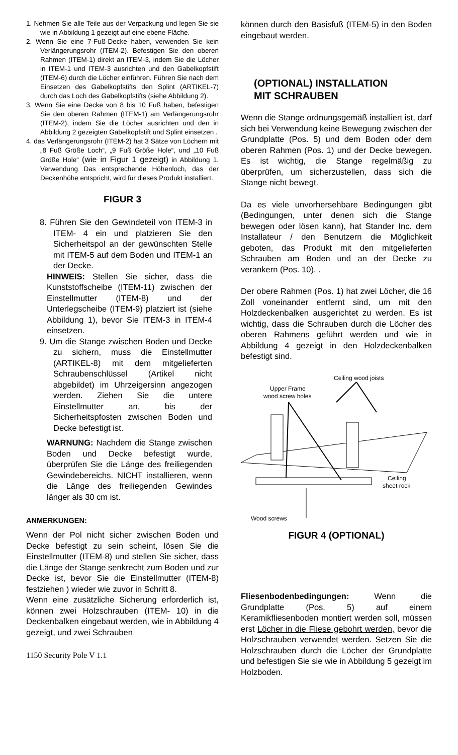1. Nehmen Sie alle Teile aus der Verpackung und legen Sie sie wie in Abbildung 1 gezeigt auf eine ebene Fläche.
2. Wenn Sie eine 7-Fuß-Decke haben, verwenden Sie kein Verlängerungsrohr (ITEM-2). Befestigen Sie den oberen Rahmen (ITEM-1) direkt an ITEM-3, indem Sie die Löcher in ITEM-1 und ITEM-3 ausrichten und den Gabelkopfstift (ITEM-6) durch die Löcher einführen. Führen Sie nach dem Einsetzen des Gabelkopfstifts den Splint (ARTIKEL-7) durch das Loch des Gabelkopfstifts (siehe Abbildung 2).
3. Wenn Sie eine Decke von 8 bis 10 Fuß haben, befestigen Sie den oberen Rahmen (ITEM-1) am Verlängerungsrohr (ITEM-2), indem Sie die Löcher ausrichten und den in Abbildung 2 gezeigten Gabelkopfstift und Splint einsetzen .
4. das Verlängerungsrohr (ITEM-2) hat 3 Sätze von Löchern mit „8 Fuß Größe Loch“, „9 Fuß Größe Hole“, und „10 Fuß Größe Hole“ (wie in Figur 1 gezeigt) in Abbildung 1. Verwendung Das entsprechende Höhenloch, das der Deckenhöhe entspricht, wird für dieses Produkt installiert.
FIGUR 3
8. Führen Sie den Gewindeteil von ITEM-3 in ITEM- 4 ein und platzieren Sie den Sicherheitspol an der gewünschten Stelle mit ITEM-5 auf dem Boden und ITEM-1 an der Decke.
HINWEIS: Stellen Sie sicher, dass die Kunststoffscheibe (ITEM-11) zwischen der Einstellmutter (ITEM-8) und der Unterlegscheibe (ITEM-9) platziert ist (siehe Abbildung 1), bevor Sie ITEM-3 in ITEM-4 einsetzen.
9. Um die Stange zwischen Boden und Decke zu sichern, muss die Einstellmutter (ARTIKEL-8) mit dem mitgelieferten Schraubenschlüssel (Artikel nicht abgebildet) im Uhrzeigersinn angezogen werden. Ziehen Sie die untere Einstellmutter an, bis der Sicherheitspfosten zwischen Boden und Decke befestigt ist.
WARNUNG: Nachdem die Stange zwischen Boden und Decke befestigt wurde, überprüfen Sie die Länge des freiliegenden Gewindebereichs. NICHT installieren, wenn die Länge des freiliegenden Gewindes länger als 30 cm ist.
ANMERKUNGEN:
Wenn der Pol nicht sicher zwischen Boden und Decke befestigt zu sein scheint, lösen Sie die Einstellmutter (ITEM-8) und stellen Sie sicher, dass die Länge der Stange senkrecht zum Boden und zur Decke ist, bevor Sie die Einstellmutter (ITEM-8) festziehen ) wieder wie zuvor in Schritt 8.
Wenn eine zusätzliche Sicherung erforderlich ist, können zwei Holzschrauben (ITEM- 10) in die Deckenbalken eingebaut werden, wie in Abbildung 4 gezeigt, und zwei Schrauben
1150 Security Pole V 1.1
können durch den Basisfuß (ITEM-5) in den Boden eingebaut werden.
(OPTIONAL) INSTALLATION
MIT SCHRAUBEN
Wenn die Stange ordnungsgemäß installiert ist, darf sich bei Verwendung keine Bewegung zwischen der Grundplatte (Pos. 5) und dem Boden oder dem oberen Rahmen (Pos. 1) und der Decke bewegen. Es ist wichtig, die Stange regelmäßig zu überprüfen, um sicherzustellen, dass sich die Stange nicht bewegt.
Da es viele unvorhersehbare Bedingungen gibt (Bedingungen, unter denen sich die Stange bewegen oder lösen kann), hat Stander Inc. dem Installateur / den Benutzern die Möglichkeit geboten, das Produkt mit den mitgelieferten Schrauben am Boden und an der Decke zu verankern (Pos. 10). .
Der obere Rahmen (Pos. 1) hat zwei Löcher, die 16 Zoll voneinander entfernt sind, um mit den Holzdeckenbalken ausgerichtet zu werden. Es ist wichtig, dass die Schrauben durch die Löcher des oberen Rahmens geführt werden und wie in Abbildung 4 gezeigt in den Holzdeckenbalken befestigt sind.
Ceiling wood joists
Upper Frame
wood screw holes
Ceiling
sheet rock
Wood screws
FIGUR 4 (OPTIONAL)
Fliesenbodenbedingungen: Wenn die Grundplatte (Pos. 5) auf einem Keramikfliesenboden montiert werden soll, müssen erst Löcher in die Fliese gebohrt werden, bevor die Holzschrauben verwendet werden. Setzen Sie die Holzschrauben durch die Löcher der Grundplatte und befestigen Sie sie wie in Abbildung 5 gezeigt im Holzboden.